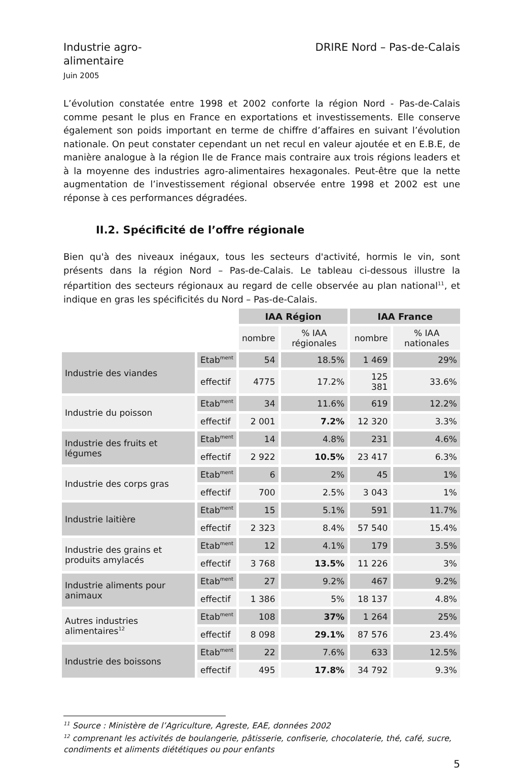Industrie agro-
alimentaire
Juin 2005
DRIRE Nord – Pas-de-Calais
L’évolution constatée entre 1998 et 2002 conforte la région Nord - Pas-de-Calais comme pesant le plus en France en exportations et investissements. Elle conserve également son poids important en terme de chiffre d’affaires en suivant l’évolution nationale. On peut constater cependant un net recul en valeur ajoutée et en E.B.E, de manière analogue à la région Ile de France mais contraire aux trois régions leaders et à la moyenne des industries agro-alimentaires hexagonales. Peut-être que la nette augmentation de l’investissement régional observée entre 1998 et 2002 est une réponse à ces performances dégradées.
II.2. Spécificité de l’offre régionale
Bien qu'à des niveaux inégaux, tous les secteurs d'activité, hormis le vin, sont présents dans la région Nord – Pas-de-Calais. Le tableau ci-dessous illustre la répartition des secteurs régionaux au regard de celle observée au plan national<sup>11</sup>, et indique en gras les spécificités du Nord – Pas-de-Calais.
| | | IAA Région | | IAA France | |
| | | nombre | % IAA régionales | nombre | % IAA nationales |
| Industrie des viandes | Etab<sup>ment</sup> | 54 | 18.5% | 1 469 | 29% |
| | effectif | 4775 | 17.2% | 125 381 | 33.6% |
| Industrie du poisson | Etab<sup>ment</sup> | 34 | 11.6% | 619 | 12.2% |
| | effectif | 2 001 | 7.2% | 12 320 | 3.3% |
| Industrie des fruits et légumes | Etab<sup>ment</sup> | 14 | 4.8% | 231 | 4.6% |
| | effectif | 2 922 | 10.5% | 23 417 | 6.3% |
| Industrie des corps gras | Etab<sup>ment</sup> | 6 | 2% | 45 | 1% |
| | effectif | 700 | 2.5% | 3 043 | 1% |
| Industrie laitière | Etab<sup>ment</sup> | 15 | 5.1% | 591 | 11.7% |
| | effectif | 2 323 | 8.4% | 57 540 | 15.4% |
| Industrie des grains et produits amylacés | Etab<sup>ment</sup> | 12 | 4.1% | 179 | 3.5% |
| | effectif | 3 768 | 13.5% | 11 226 | 3% |
| Industrie aliments pour animaux | Etab<sup>ment</sup> | 27 | 9.2% | 467 | 9.2% |
| | effectif | 1 386 | 5% | 18 137 | 4.8% |
| Autres industries alimentaires<sup>12</sup> | Etab<sup>ment</sup> | 108 | 37% | 1 264 | 25% |
| | effectif | 8 098 | 29.1% | 87 576 | 23.4% |
| Industrie des boissons | Etab<sup>ment</sup> | 22 | 7.6% | 633 | 12.5% |
| | effectif | 495 | 17.8% | 34 792 | 9.3% |
<sup>11</sup> Source : Ministère de l’Agriculture, Agreste, EAE, données 2002
<sup>12</sup> comprenant les activités de boulangerie, pâtisserie, confiserie, chocolaterie, thé, café, sucre, condiments et aliments diététiques ou pour enfants
5